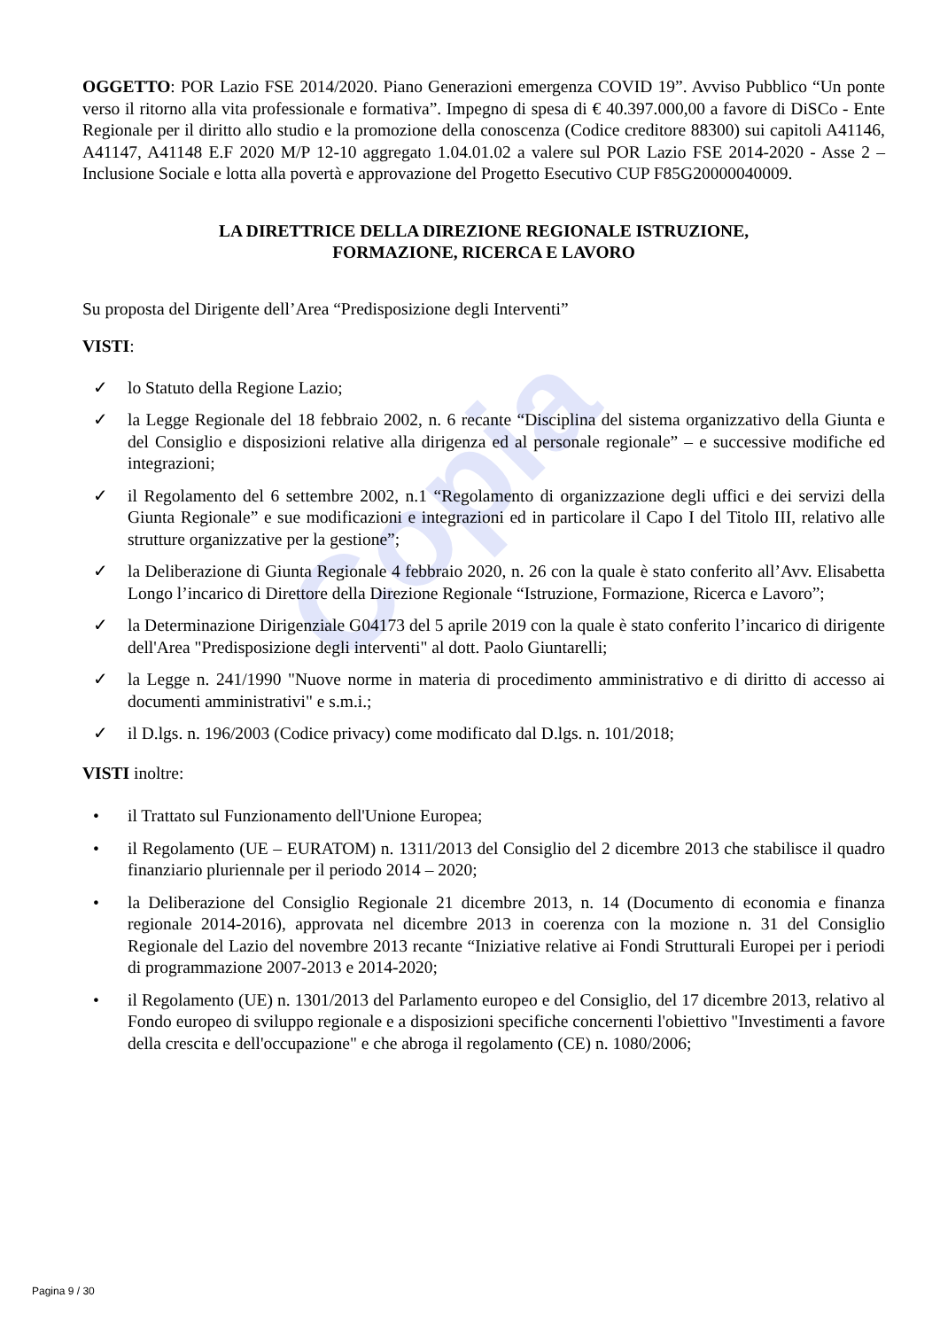Copia
OGGETTO: POR Lazio FSE 2014/2020. Piano Generazioni emergenza COVID 19”. Avviso Pubblico “Un ponte verso il ritorno alla vita professionale e formativa”. Impegno di spesa di € 40.397.000,00 a favore di DiSCo - Ente Regionale per il diritto allo studio e la promozione della conoscenza (Codice creditore 88300) sui capitoli A41146, A41147, A41148 E.F 2020 M/P 12-10 aggregato 1.04.01.02 a valere sul POR Lazio FSE 2014-2020 - Asse 2 – Inclusione Sociale e lotta alla povertà e approvazione del Progetto Esecutivo CUP F85G20000040009.
LA DIRETTRICE DELLA DIREZIONE REGIONALE ISTRUZIONE,
FORMAZIONE, RICERCA E LAVORO
Su proposta del Dirigente dell’Area “Predisposizione degli Interventi”
VISTI:
✓ lo Statuto della Regione Lazio;
✓ la Legge Regionale del 18 febbraio 2002, n. 6 recante “Disciplina del sistema organizzativo della Giunta e del Consiglio e disposizioni relative alla dirigenza ed al personale regionale” – e successive modifiche ed integrazioni;
✓ il Regolamento del 6 settembre 2002, n.1 “Regolamento di organizzazione degli uffici e dei servizi della Giunta Regionale” e sue modificazioni e integrazioni ed in particolare il Capo I del Titolo III, relativo alle strutture organizzative per la gestione”;
✓ la Deliberazione di Giunta Regionale 4 febbraio 2020, n. 26 con la quale è stato conferito all’Avv. Elisabetta Longo l’incarico di Direttore della Direzione Regionale “Istruzione, Formazione, Ricerca e Lavoro”;
✓ la Determinazione Dirigenziale G04173 del 5 aprile 2019 con la quale è stato conferito l’incarico di dirigente dell'Area "Predisposizione degli interventi" al dott. Paolo Giuntarelli;
✓ la Legge n. 241/1990 "Nuove norme in materia di procedimento amministrativo e di diritto di accesso ai documenti amministrativi" e s.m.i.;
✓ il D.lgs. n. 196/2003 (Codice privacy) come modificato dal D.lgs. n. 101/2018;
VISTI inoltre:
• il Trattato sul Funzionamento dell'Unione Europea;
• il Regolamento (UE – EURATOM) n. 1311/2013 del Consiglio del 2 dicembre 2013 che stabilisce il quadro finanziario pluriennale per il periodo 2014 – 2020;
• la Deliberazione del Consiglio Regionale 21 dicembre 2013, n. 14 (Documento di economia e finanza regionale 2014-2016), approvata nel dicembre 2013 in coerenza con la mozione n. 31 del Consiglio Regionale del Lazio del novembre 2013 recante “Iniziative relative ai Fondi Strutturali Europei per i periodi di programmazione 2007-2013 e 2014-2020;
• il Regolamento (UE) n. 1301/2013 del Parlamento europeo e del Consiglio, del 17 dicembre 2013, relativo al Fondo europeo di sviluppo regionale e a disposizioni specifiche concernenti l'obiettivo "Investimenti a favore della crescita e dell'occupazione" e che abroga il regolamento (CE) n. 1080/2006;
Pagina 9 / 30